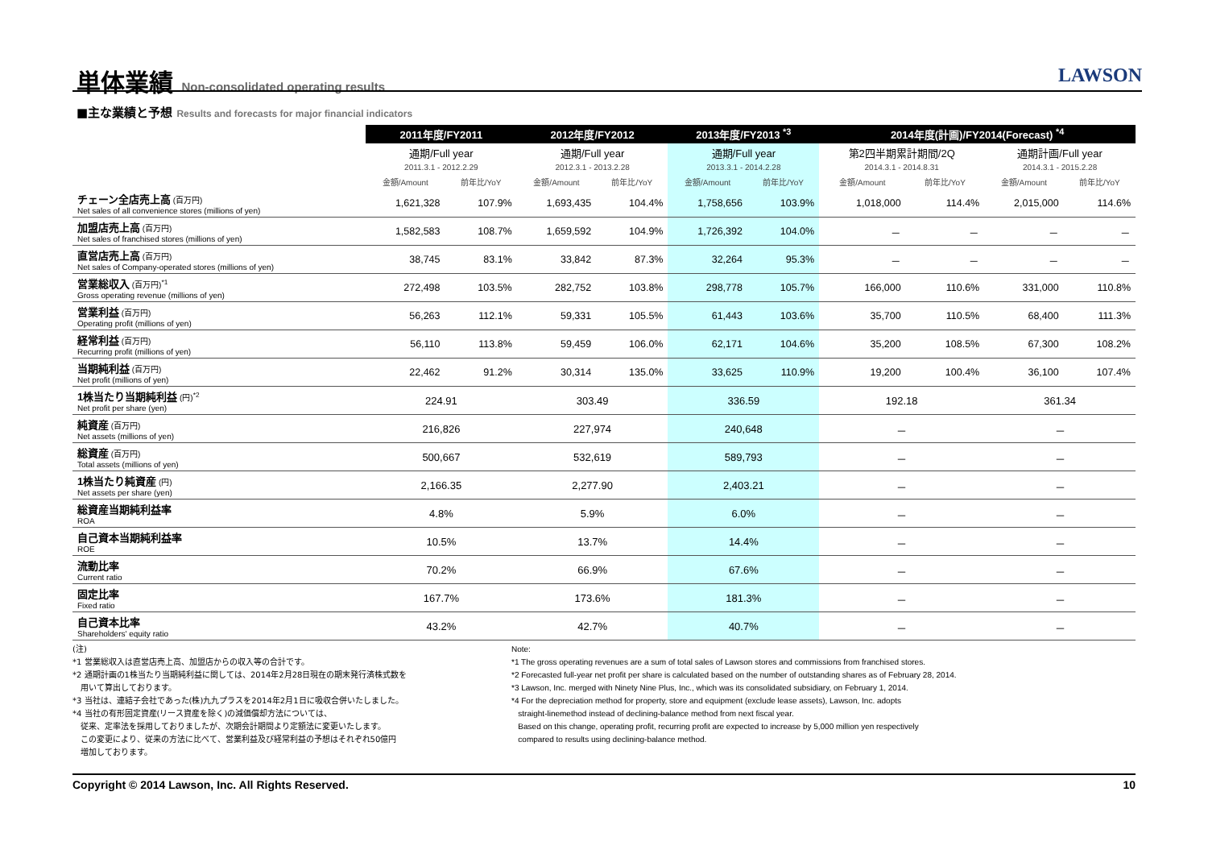単体業績 Non-consolidated operating results
LAWSON
■主な業績と予想 Results and forecasts for major financial indicators
| | 2011年度/FY2011 | | 2012年度/FY2012 | | 2013年度/FY2013 <sup>*3</sup> | | 2014年度(計画)/FY2014(Forecast) <sup>*4</sup> | | | |
| | 通期/Full year 2011.3.1 - 2012.2.29 | | 通期/Full year 2012.3.1 - 2013.2.28 | | 通期/Full year 2013.3.1 - 2014.2.28 | | 第2四半期累計期間/2Q 2014.3.1 - 2014.8.31 | | 通期計画/Full year 2014.3.1 - 2015.2.28 | |
| | 金額/Amount | 前年比/YoY | 金額/Amount | 前年比/YoY | 金額/Amount | 前年比/YoY | 金額/Amount | 前年比/YoY | 金額/Amount | 前年比/YoY |
| チェーン全店売上高 (百万円) Net sales of all convenience stores (millions of yen) | 1,621,328 | 107.9% | 1,693,435 | 104.4% | 1,758,656 | 103.9% | 1,018,000 | 114.4% | 2,015,000 | 114.6% |
| 加盟店売上高 (百万円) Net sales of franchised stores (millions of yen) | 1,582,583 | 108.7% | 1,659,592 | 104.9% | 1,726,392 | 104.0% | － | － | － | － |
| 直営店売上高 (百万円) Net sales of Company-operated stores (millions of yen) | 38,745 | 83.1% | 33,842 | 87.3% | 32,264 | 95.3% | － | － | － | － |
| 営業総収入 (百万円)<sup>*1</sup> Gross operating revenue (millions of yen) | 272,498 | 103.5% | 282,752 | 103.8% | 298,778 | 105.7% | 166,000 | 110.6% | 331,000 | 110.8% |
| 営業利益 (百万円) Operating profit (millions of yen) | 56,263 | 112.1% | 59,331 | 105.5% | 61,443 | 103.6% | 35,700 | 110.5% | 68,400 | 111.3% |
| 経常利益 (百万円) Recurring profit (millions of yen) | 56,110 | 113.8% | 59,459 | 106.0% | 62,171 | 104.6% | 35,200 | 108.5% | 67,300 | 108.2% |
| 当期純利益 (百万円) Net profit (millions of yen) | 22,462 | 91.2% | 30,314 | 135.0% | 33,625 | 110.9% | 19,200 | 100.4% | 36,100 | 107.4% |
| 1株当たり当期純利益 (円)<sup>*2</sup> Net profit per share (yen) | 224.91 | | 303.49 | | 336.59 | | 192.18 | | 361.34 | |
| 純資産 (百万円) Net assets (millions of yen) | 216,826 | | 227,974 | | 240,648 | | － | | － | |
| 総資産 (百万円) Total assets (millions of yen) | 500,667 | | 532,619 | | 589,793 | | － | | － | |
| 1株当たり純資産 (円) Net assets per share (yen) | 2,166.35 | | 2,277.90 | | 2,403.21 | | － | | － | |
| 総資産当期純利益率 ROA | 4.8% | | 5.9% | | 6.0% | | － | | － | |
| 自己資本当期純利益率 ROE | 10.5% | | 13.7% | | 14.4% | | － | | － | |
| 流動比率 Current ratio | 70.2% | | 66.9% | | 67.6% | | － | | － | |
| 固定比率 Fixed ratio | 167.7% | | 173.6% | | 181.3% | | － | | － | |
| 自己資本比率 Shareholders' equity ratio | 43.2% | | 42.7% | | 40.7% | | － | | － | |
(注)
*1 営業総収入は直営店売上高、加盟店からの収入等の合計です。
*2 通期計画の1株当たり当期純利益に関しては、2014年2月28日現在の期末発行済株式数を
用いて算出しております。
*3 当社は、連結子会社であった(株)九九プラスを2014年2月1日に吸収合併いたしました。
*4 当社の有形固定資産(リース資産を除く)の減価償却方法については、
従来、定率法を採用しておりましたが、次期会計期間より定額法に変更いたします。
この変更により、従来の方法に比べて、営業利益及び経常利益の予想はそれぞれ50億円
増加しております。
Note:
*1 The gross operating revenues are a sum of total sales of Lawson stores and commissions from franchised stores.
*2 Forecasted full-year net profit per share is calculated based on the number of outstanding shares as of February 28, 2014.
*3 Lawson, Inc. merged with Ninety Nine Plus, Inc., which was its consolidated subsidiary, on February 1, 2014.
*4 For the depreciation method for property, store and equipment (exclude lease assets), Lawson, Inc. adopts
straight-linemethod instead of declining-balance method from next fiscal year.
Based on this change, operating profit, recurring profit are expected to increase by 5,000 million yen respectively
compared to results using declining-balance method.
Copyright © 2014 Lawson, Inc. All Rights Reserved. 10